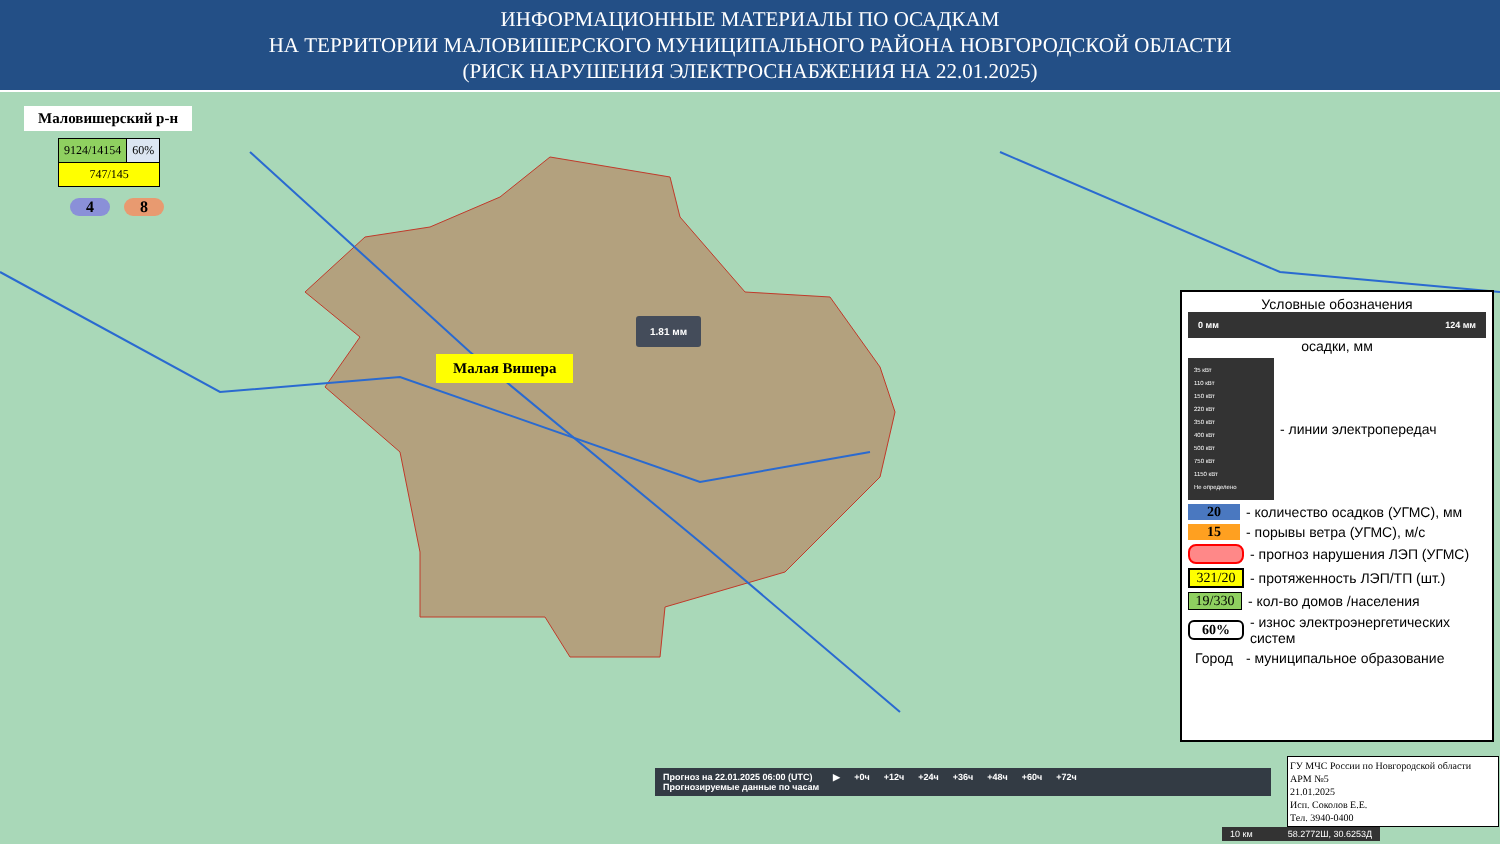ИНФОРМАЦИОННЫЕ МАТЕРИАЛЫ ПО ОСАДКАМ
НА ТЕРРИТОРИИ МАЛОВИШЕРСКОГО МУНИЦИПАЛЬНОГО РАЙОНА НОВГОРОДСКОЙ ОБЛАСТИ
(РИСК НАРУШЕНИЯ ЭЛЕКТРОСНАБЖЕНИЯ НА 22.01.2025)
Маловишерский р-н
| 9124/14154 | 60% |
| 747/145 | |
4 8
Малая Вишера
1.81 мм
Условные обозначения
0 мм 124 мм
осадки, мм
35 кВт
110 кВт
150 кВт
220 кВт
350 кВт
400 кВт
500 кВт
750 кВт
1150 кВт
Не определено
- линии электропередач
20 - количество осадков (УГМС), мм
15 - порывы ветра (УГМС), м/с
- прогноз нарушения ЛЭП (УГМС)
321/20 - протяженность ЛЭП/ТП (шт.)
19/330 - кол-во домов /населения
60% - износ электроэнергетических систем
Город - муниципальное образование
Прогноз на 22.01.2025 06:00 (UTC)
Прогнозируемые данные по часам ▶ +0ч +12ч +24ч +36ч +48ч +60ч +72ч
ГУ МЧС России по Новгородской области
АРМ №5
21.01.2025
Исп. Соколов Е.Е.
Тел. 3940-0400
10 км 58.2772Ш, 30.6253Д